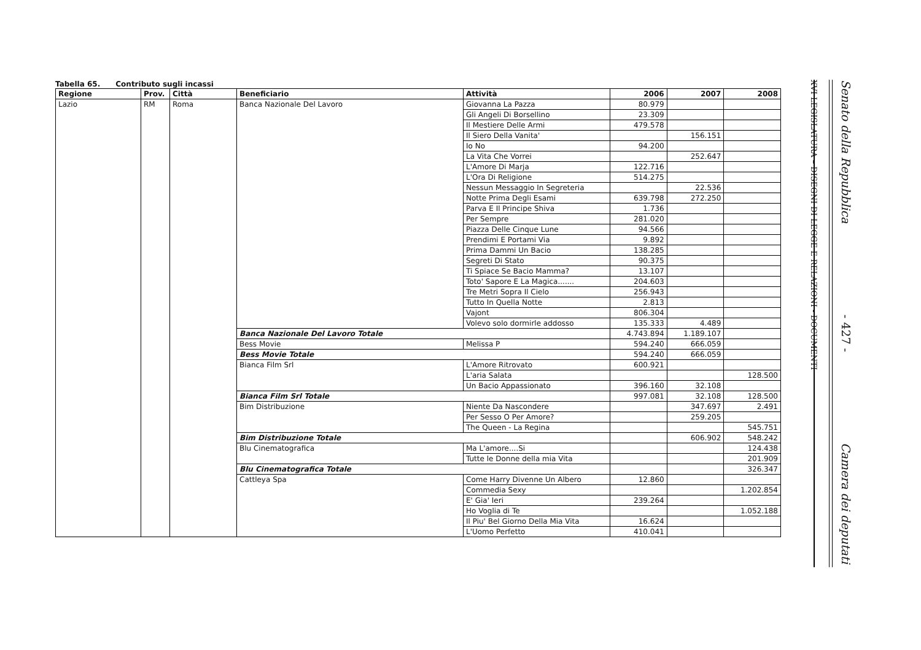Tabella 65. Contributo sugli incassi
| Regione | Prov. | Città | Beneficiario | Attività | 2006 | 2007 | 2008 |
| --- | --- | --- | --- | --- | --- | --- | --- |
| Lazio | RM | Roma | Banca Nazionale Del Lavoro | Giovanna La Pazza | 80.979 | | |
| | | | | Gli Angeli Di Borsellino | 23.309 | | |
| | | | | Il Mestiere Delle Armi | 479.578 | | |
| | | | | Il Siero Della Vanita' | | 156.151 | |
| | | | | Io No | 94.200 | | |
| | | | | La Vita Che Vorrei | | 252.647 | |
| | | | | L'Amore Di Marja | 122.716 | | |
| | | | | L'Ora Di Religione | 514.275 | | |
| | | | | Nessun Messaggio In Segreteria | | 22.536 | |
| | | | | Notte Prima Degli Esami | 639.798 | 272.250 | |
| | | | | Parva E Il Principe Shiva | 1.736 | | |
| | | | | Per Sempre | 281.020 | | |
| | | | | Piazza Delle Cinque Lune | 94.566 | | |
| | | | | Prendimi E Portami Via | 9.892 | | |
| | | | | Prima Dammi Un Bacio | 138.285 | | |
| | | | | Segreti Di Stato | 90.375 | | |
| | | | | Ti Spiace Se Bacio Mamma? | 13.107 | | |
| | | | | Toto' Sapore E La Magica....... | 204.603 | | |
| | | | | Tre Metri Sopra Il Cielo | 256.943 | | |
| | | | | Tutto In Quella Notte | 2.813 | | |
| | | | | Vajont | 806.304 | | |
| | | | | Volevo solo dormirle addosso | 135.333 | 4.489 | |
| | | | Banca Nazionale Del Lavoro Totale | | 4.743.894 | 1.189.107 | |
| | | | Bess Movie | Melissa P | 594.240 | 666.059 | |
| | | | Bess Movie Totale | | 594.240 | 666.059 | |
| | | | Bianca Film Srl | L'Amore Ritrovato | 600.921 | | |
| | | | | L'aria Salata | | | 128.500 |
| | | | | Un Bacio Appassionato | 396.160 | 32.108 | |
| | | | Bianca Film Srl Totale | | 997.081 | 32.108 | 128.500 |
| | | | Bim Distribuzione | Niente Da Nascondere | | 347.697 | 2.491 |
| | | | | Per Sesso O Per Amore? | | 259.205 | |
| | | | | The Queen - La Regina | | | 545.751 |
| | | | Bim Distribuzione Totale | | | 606.902 | 548.242 |
| | | | Blu Cinematografica | Ma L'amore....Si | | | 124.438 |
| | | | | Tutte le Donne della mia Vita | | | 201.909 |
| | | | Blu Cinematografica Totale | | | | 326.347 |
| | | | Cattleya Spa | Come Harry Divenne Un Albero | 12.860 | | |
| | | | | Commedia Sexy | | | 1.202.854 |
| | | | | E' Gia' Ieri | 239.264 | | |
| | | | | Ho Voglia di Te | | | 1.052.188 |
| | | | | Il Piu' Bel Giorno Della Mia Vita | 16.624 | | |
| | | | | L'Uomo Perfetto | 410.041 | | |
XVI LEGISLATURA – DISEGNI DI LEGGE E RELAZIONI - DOCUMENTI
Senato della Repubblica
- 427 -
Camera dei deputati